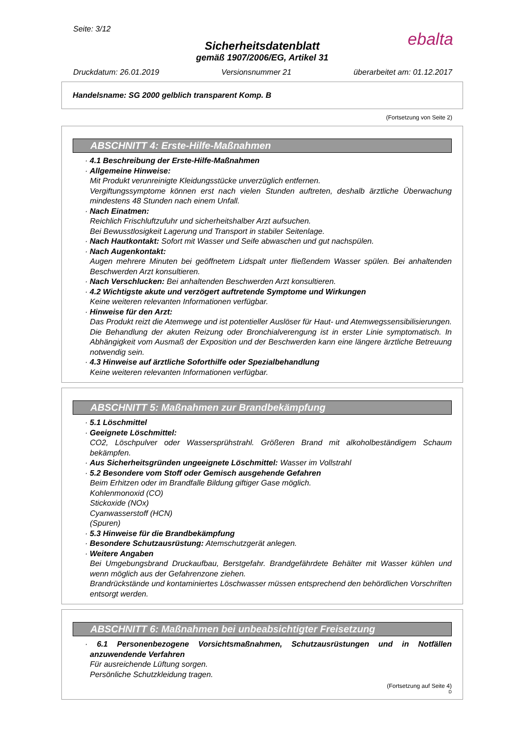Seite: 3/12
ebalta
Sicherheitsdatenblatt
gemäß 1907/2006/EG, Artikel 31
Druckdatum: 26.01.2019 Versionsnummer 21 überarbeitet am: 01.12.2017
Handelsname: SG 2000 gelblich transparent Komp. B
(Fortsetzung von Seite 2)
ABSCHNITT 4: Erste-Hilfe-Maßnahmen
· 4.1 Beschreibung der Erste-Hilfe-Maßnahmen
· Allgemeine Hinweise:
Mit Produkt verunreinigte Kleidungsstücke unverzüglich entfernen.
Vergiftungssymptome können erst nach vielen Stunden auftreten, deshalb ärztliche Überwachung mindestens 48 Stunden nach einem Unfall.
· Nach Einatmen:
Reichlich Frischluftzufuhr und sicherheitshalber Arzt aufsuchen.
Bei Bewusstlosigkeit Lagerung und Transport in stabiler Seitenlage.
· Nach Hautkontakt: Sofort mit Wasser und Seife abwaschen und gut nachspülen.
· Nach Augenkontakt:
Augen mehrere Minuten bei geöffnetem Lidspalt unter fließendem Wasser spülen. Bei anhaltenden Beschwerden Arzt konsultieren.
· Nach Verschlucken: Bei anhaltenden Beschwerden Arzt konsultieren.
· 4.2 Wichtigste akute und verzögert auftretende Symptome und Wirkungen
Keine weiteren relevanten Informationen verfügbar.
· Hinweise für den Arzt:
Das Produkt reizt die Atemwege und ist potentieller Auslöser für Haut- und Atemwegssensibilisierungen. Die Behandlung der akuten Reizung oder Bronchialverengung ist in erster Linie symptomatisch. In Abhängigkeit vom Ausmaß der Exposition und der Beschwerden kann eine längere ärztliche Betreuung notwendig sein.
· 4.3 Hinweise auf ärztliche Soforthilfe oder Spezialbehandlung
Keine weiteren relevanten Informationen verfügbar.
ABSCHNITT 5: Maßnahmen zur Brandbekämpfung
· 5.1 Löschmittel
· Geeignete Löschmittel:
CO2, Löschpulver oder Wassersprühstrahl. Größeren Brand mit alkoholbeständigem Schaum bekämpfen.
· Aus Sicherheitsgründen ungeeignete Löschmittel: Wasser im Vollstrahl
· 5.2 Besondere vom Stoff oder Gemisch ausgehende Gefahren
Beim Erhitzen oder im Brandfalle Bildung giftiger Gase möglich.
Kohlenmonoxid (CO)
Stickoxide (NOx)
Cyanwasserstoff (HCN)
(Spuren)
· 5.3 Hinweise für die Brandbekämpfung
· Besondere Schutzausrüstung: Atemschutzgerät anlegen.
· Weitere Angaben
Bei Umgebungsbrand Druckaufbau, Berstgefahr. Brandgefährdete Behälter mit Wasser kühlen und wenn möglich aus der Gefahrenzone ziehen.
Brandrückstände und kontaminiertes Löschwasser müssen entsprechend den behördlichen Vorschriften entsorgt werden.
ABSCHNITT 6: Maßnahmen bei unbeabsichtigter Freisetzung
· 6.1 Personenbezogene Vorsichtsmaßnahmen, Schutzausrüstungen und in Notfällen anzuwendende Verfahren
Für ausreichende Lüftung sorgen.
Persönliche Schutzkleidung tragen.
(Fortsetzung auf Seite 4)
D